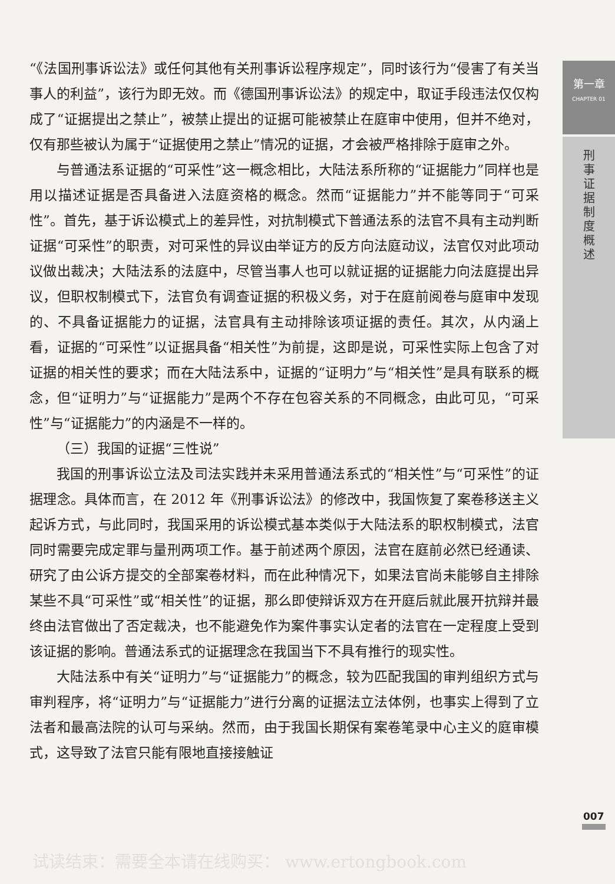“《法国刑事诉讼法》或任何其他有关刑事诉讼程序规定”，同时该行为“侵害了有关当事人的利益”，该行为即无效。而《德国刑事诉讼法》的规定中，取证手段违法仅仅构成了“证据提出之禁止”，被禁止提出的证据可能被禁止在庭审中使用，但并不绝对，仅有那些被认为属于“证据使用之禁止”情况的证据，才会被严格排除于庭审之外。
与普通法系证据的“可采性”这一概念相比，大陆法系所称的“证据能力”同样也是用以描述证据是否具备进入法庭资格的概念。然而“证据能力”并不能等同于“可采性”。首先，基于诉讼模式上的差异性，对抗制模式下普通法系的法官不具有主动判断证据“可采性”的职责，对可采性的异议由举证方的反方向法庭动议，法官仅对此项动议做出裁决；大陆法系的法庭中，尽管当事人也可以就证据的证据能力向法庭提出异议，但职权制模式下，法官负有调查证据的积极义务，对于在庭前阅卷与庭审中发现的、不具备证据能力的证据，法官具有主动排除该项证据的责任。其次，从内涵上看，证据的“可采性”以证据具备“相关性”为前提，这即是说，可采性实际上包含了对证据的相关性的要求；而在大陆法系中，证据的“证明力”与“相关性”是具有联系的概念，但“证明力”与“证据能力”是两个不存在包容关系的不同概念，由此可见，“可采性”与“证据能力”的内涵是不一样的。
（三）我国的证据“三性说”
我国的刑事诉讼立法及司法实践并未采用普通法系式的“相关性”与“可采性”的证据理念。具体而言，在 2012 年《刑事诉讼法》的修改中，我国恢复了案卷移送主义起诉方式，与此同时，我国采用的诉讼模式基本类似于大陆法系的职权制模式，法官同时需要完成定罪与量刑两项工作。基于前述两个原因，法官在庭前必然已经通读、研究了由公诉方提交的全部案卷材料，而在此种情况下，如果法官尚未能够自主排除某些不具“可采性”或“相关性”的证据，那么即使辩诉双方在开庭后就此展开抗辩并最终由法官做出了否定裁决，也不能避免作为案件事实认定者的法官在一定程度上受到该证据的影响。普通法系式的证据理念在我国当下不具有推行的现实性。
大陆法系中有关“证明力”与“证据能力”的概念，较为匹配我国的审判组织方式与审判程序，将“证明力”与“证据能力”进行分离的证据法立法体例，也事实上得到了立法者和最高法院的认可与采纳。然而，由于我国长期保有案卷笔录中心主义的庭审模式，这导致了法官只能有限地直接接触证
第一章
CHAPTER 01
刑
事
证
据
制
度
概
述
007
试读结束：需要全本请在线购买： www.ertongbook.com